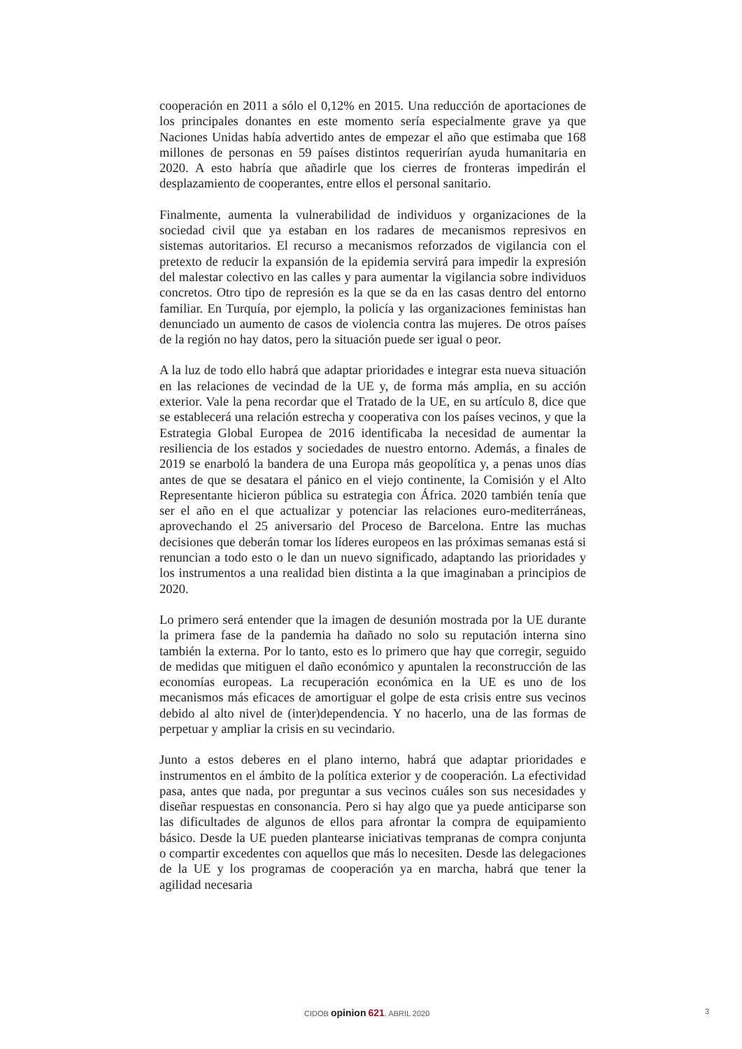cooperación en 2011 a sólo el 0,12% en 2015. Una reducción de aportaciones de los principales donantes en este momento sería especialmente grave ya que Naciones Unidas había advertido antes de empezar el año que estimaba que 168 millones de personas en 59 países distintos requerirían ayuda humanitaria en 2020. A esto habría que añadirle que los cierres de fronteras impedirán el desplazamiento de cooperantes, entre ellos el personal sanitario.
Finalmente, aumenta la vulnerabilidad de individuos y organizaciones de la sociedad civil que ya estaban en los radares de mecanismos represivos en sistemas autoritarios. El recurso a mecanismos reforzados de vigilancia con el pretexto de reducir la expansión de la epidemia servirá para impedir la expresión del malestar colectivo en las calles y para aumentar la vigilancia sobre individuos concretos. Otro tipo de represión es la que se da en las casas dentro del entorno familiar. En Turquía, por ejemplo, la policía y las organizaciones feministas han denunciado un aumento de casos de violencia contra las mujeres. De otros países de la región no hay datos, pero la situación puede ser igual o peor.
A la luz de todo ello habrá que adaptar prioridades e integrar esta nueva situación en las relaciones de vecindad de la UE y, de forma más amplia, en su acción exterior. Vale la pena recordar que el Tratado de la UE, en su artículo 8, dice que se establecerá una relación estrecha y cooperativa con los países vecinos, y que la Estrategia Global Europea de 2016 identificaba la necesidad de aumentar la resiliencia de los estados y sociedades de nuestro entorno. Además, a finales de 2019 se enarboló la bandera de una Europa más geopolítica y, a penas unos días antes de que se desatara el pánico en el viejo continente, la Comisión y el Alto Representante hicieron pública su estrategia con África. 2020 también tenía que ser el año en el que actualizar y potenciar las relaciones euro-mediterráneas, aprovechando el 25 aniversario del Proceso de Barcelona. Entre las muchas decisiones que deberán tomar los líderes europeos en las próximas semanas está si renuncian a todo esto o le dan un nuevo significado, adaptando las prioridades y los instrumentos a una realidad bien distinta a la que imaginaban a principios de 2020.
Lo primero será entender que la imagen de desunión mostrada por la UE durante la primera fase de la pandemia ha dañado no solo su reputación interna sino también la externa. Por lo tanto, esto es lo primero que hay que corregir, seguido de medidas que mitiguen el daño económico y apuntalen la reconstrucción de las economías europeas. La recuperación económica en la UE es uno de los mecanismos más eficaces de amortiguar el golpe de esta crisis entre sus vecinos debido al alto nivel de (inter)dependencia. Y no hacerlo, una de las formas de perpetuar y ampliar la crisis en su vecindario.
Junto a estos deberes en el plano interno, habrá que adaptar prioridades e instrumentos en el ámbito de la política exterior y de cooperación. La efectividad pasa, antes que nada, por preguntar a sus vecinos cuáles son sus necesidades y diseñar respuestas en consonancia. Pero si hay algo que ya puede anticiparse son las dificultades de algunos de ellos para afrontar la compra de equipamiento básico. Desde la UE pueden plantearse iniciativas tempranas de compra conjunta o compartir excedentes con aquellos que más lo necesiten. Desde las delegaciones de la UE y los programas de cooperación ya en marcha, habrá que tener la agilidad necesaria
CIDOB opinion 621. ABRIL 2020 3